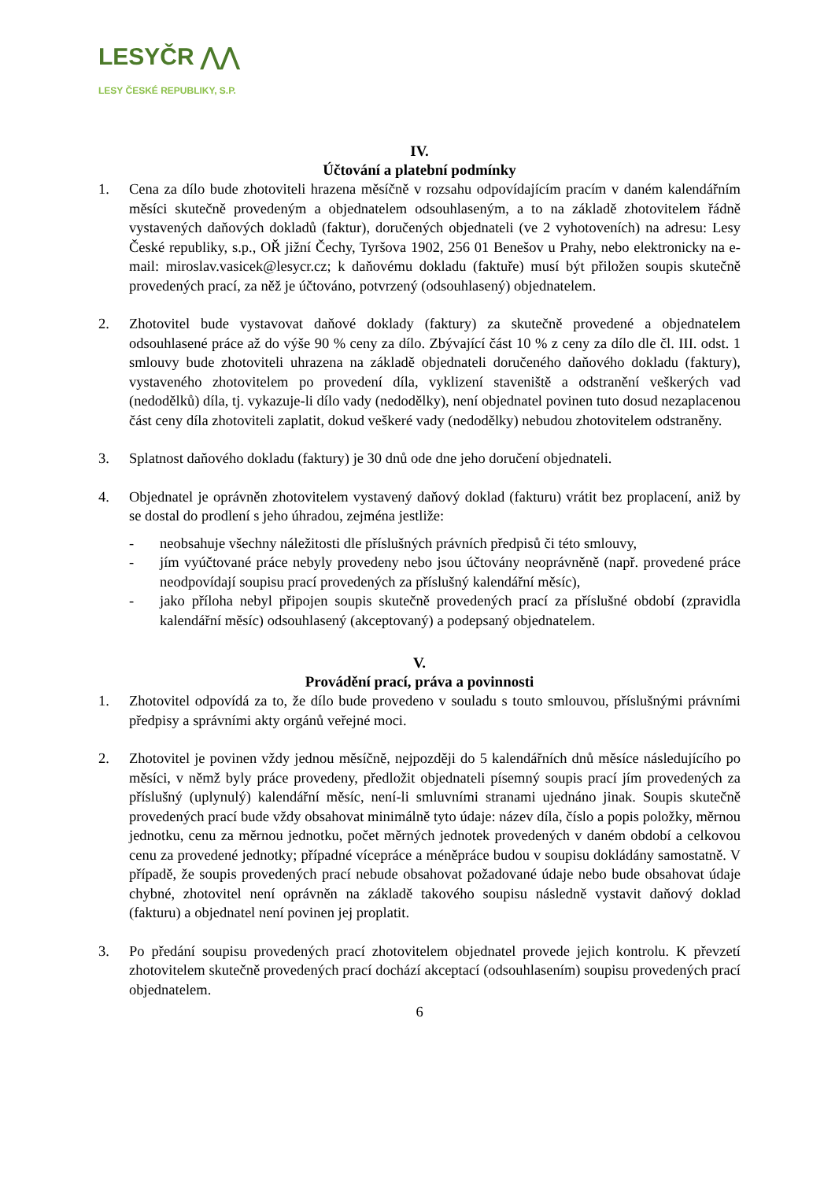LESYČR ⋀⋀
LESY ČESKÉ REPUBLIKY, S.P.
IV.
Účtování a platební podmínky
1. Cena za dílo bude zhotoviteli hrazena měsíčně v rozsahu odpovídajícím pracím v daném kalendářním měsíci skutečně provedeným a objednatelem odsouhlaseným, a to na základě zhotovitelem řádně vystavených daňových dokladů (faktur), doručených objednateli (ve 2 vyhotoveních) na adresu: Lesy České republiky, s.p., OŘ jižní Čechy, Tyršova 1902, 256 01 Benešov u Prahy, nebo elektronicky na e-mail: miroslav.vasicek@lesycr.cz; k daňovému dokladu (faktuře) musí být přiložen soupis skutečně provedených prací, za něž je účtováno, potvrzený (odsouhlasený) objednatelem.
2. Zhotovitel bude vystavovat daňové doklady (faktury) za skutečně provedené a objednatelem odsouhlasené práce až do výše 90 % ceny za dílo. Zbývající část 10 % z ceny za dílo dle čl. III. odst. 1 smlouvy bude zhotoviteli uhrazena na základě objednateli doručeného daňového dokladu (faktury), vystaveného zhotovitelem po provedení díla, vyklizení staveniště a odstranění veškerých vad (nedodělků) díla, tj. vykazuje-li dílo vady (nedodělky), není objednatel povinen tuto dosud nezaplacenou část ceny díla zhotoviteli zaplatit, dokud veškeré vady (nedodělky) nebudou zhotovitelem odstraněny.
3. Splatnost daňového dokladu (faktury) je 30 dnů ode dne jeho doručení objednateli.
4. Objednatel je oprávněn zhotovitelem vystavený daňový doklad (fakturu) vrátit bez proplacení, aniž by se dostal do prodlení s jeho úhradou, zejména jestliže:
- neobsahuje všechny náležitosti dle příslušných právních předpisů či této smlouvy,
- jím vyúčtované práce nebyly provedeny nebo jsou účtovány neoprávněně (např. provedené práce neodpovídají soupisu prací provedených za příslušný kalendářní měsíc),
- jako příloha nebyl připojen soupis skutečně provedených prací za příslušné období (zpravidla kalendářní měsíc) odsouhlasený (akceptovaný) a podepsaný objednatelem.
V.
Provádění prací, práva a povinnosti
1. Zhotovitel odpovídá za to, že dílo bude provedeno v souladu s touto smlouvou, příslušnými právními předpisy a správními akty orgánů veřejné moci.
2. Zhotovitel je povinen vždy jednou měsíčně, nejpozději do 5 kalendářních dnů měsíce následujícího po měsíci, v němž byly práce provedeny, předložit objednateli písemný soupis prací jím provedených za příslušný (uplynulý) kalendářní měsíc, není-li smluvními stranami ujednáno jinak. Soupis skutečně provedených prací bude vždy obsahovat minimálně tyto údaje: název díla, číslo a popis položky, měrnou jednotku, cenu za měrnou jednotku, počet měrných jednotek provedených v daném období a celkovou cenu za provedené jednotky; případné vícepráce a méněpráce budou v soupisu dokládány samostatně. V případě, že soupis provedených prací nebude obsahovat požadované údaje nebo bude obsahovat údaje chybné, zhotovitel není oprávněn na základě takového soupisu následně vystavit daňový doklad (fakturu) a objednatel není povinen jej proplatit.
3. Po předání soupisu provedených prací zhotovitelem objednatel provede jejich kontrolu. K převzetí zhotovitelem skutečně provedených prací dochází akceptací (odsouhlasením) soupisu provedených prací objednatelem.
6